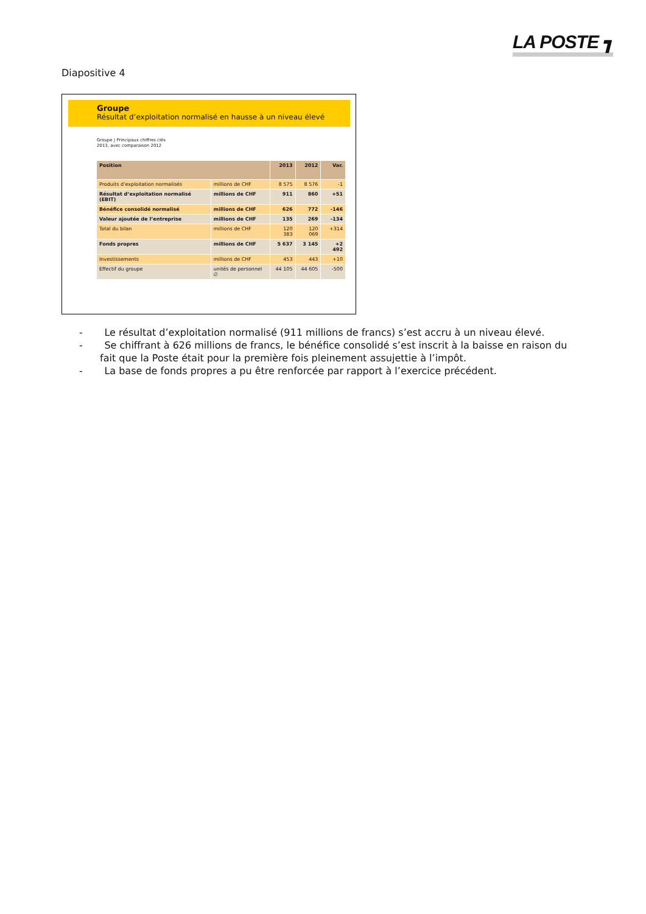LA POSTE ┓
Diapositive 4
Groupe
Résultat d’exploitation normalisé en hausse à un niveau élevé
Groupe | Principaux chiffres clés
2013, avec comparaison 2012
| Position | | 2013 | 2012 | Var. |
| --- | --- | --- | --- | --- |
| Produits d’exploitation normalisés | millions de CHF | 8 575 | 8 576 | -1 |
| Résultat d’exploitation normalisé (EBIT) | millions de CHF | 911 | 860 | +51 |
| Bénéfice consolidé normalisé | millions de CHF | 626 | 772 | -146 |
| Valeur ajoutée de l’entreprise | millions de CHF | 135 | 269 | -134 |
| Total du bilan | millions de CHF | 120 383 | 120 069 | +314 |
| Fonds propres | millions de CHF | 5 637 | 3 145 | +2 492 |
| Investissements | millions de CHF | 453 | 443 | +10 |
| Effectif du groupe | unités de personnel ∅ | 44 105 | 44 605 | -500 |
- Le résultat d’exploitation normalisé (911 millions de francs) s’est accru à un niveau élevé.
- Se chiffrant à 626 millions de francs, le bénéfice consolidé s’est inscrit à la baisse en raison du fait que la Poste était pour la première fois pleinement assujettie à l’impôt.
- La base de fonds propres a pu être renforcée par rapport à l’exercice précédent.